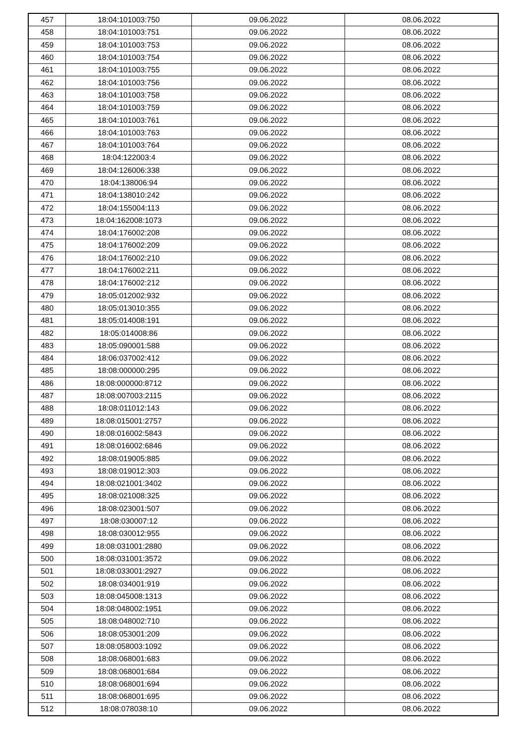| 457 | 18:04:101003:750 | 09.06.2022 | 08.06.2022 |
| 458 | 18:04:101003:751 | 09.06.2022 | 08.06.2022 |
| 459 | 18:04:101003:753 | 09.06.2022 | 08.06.2022 |
| 460 | 18:04:101003:754 | 09.06.2022 | 08.06.2022 |
| 461 | 18:04:101003:755 | 09.06.2022 | 08.06.2022 |
| 462 | 18:04:101003:756 | 09.06.2022 | 08.06.2022 |
| 463 | 18:04:101003:758 | 09.06.2022 | 08.06.2022 |
| 464 | 18:04:101003:759 | 09.06.2022 | 08.06.2022 |
| 465 | 18:04:101003:761 | 09.06.2022 | 08.06.2022 |
| 466 | 18:04:101003:763 | 09.06.2022 | 08.06.2022 |
| 467 | 18:04:101003:764 | 09.06.2022 | 08.06.2022 |
| 468 | 18:04:122003:4 | 09.06.2022 | 08.06.2022 |
| 469 | 18:04:126006:338 | 09.06.2022 | 08.06.2022 |
| 470 | 18:04:138006:94 | 09.06.2022 | 08.06.2022 |
| 471 | 18:04:138010:242 | 09.06.2022 | 08.06.2022 |
| 472 | 18:04:155004:113 | 09.06.2022 | 08.06.2022 |
| 473 | 18:04:162008:1073 | 09.06.2022 | 08.06.2022 |
| 474 | 18:04:176002:208 | 09.06.2022 | 08.06.2022 |
| 475 | 18:04:176002:209 | 09.06.2022 | 08.06.2022 |
| 476 | 18:04:176002:210 | 09.06.2022 | 08.06.2022 |
| 477 | 18:04:176002:211 | 09.06.2022 | 08.06.2022 |
| 478 | 18:04:176002:212 | 09.06.2022 | 08.06.2022 |
| 479 | 18:05:012002:932 | 09.06.2022 | 08.06.2022 |
| 480 | 18:05:013010:355 | 09.06.2022 | 08.06.2022 |
| 481 | 18:05:014008:191 | 09.06.2022 | 08.06.2022 |
| 482 | 18:05:014008:86 | 09.06.2022 | 08.06.2022 |
| 483 | 18:05:090001:588 | 09.06.2022 | 08.06.2022 |
| 484 | 18:06:037002:412 | 09.06.2022 | 08.06.2022 |
| 485 | 18:08:000000:295 | 09.06.2022 | 08.06.2022 |
| 486 | 18:08:000000:8712 | 09.06.2022 | 08.06.2022 |
| 487 | 18:08:007003:2115 | 09.06.2022 | 08.06.2022 |
| 488 | 18:08:011012:143 | 09.06.2022 | 08.06.2022 |
| 489 | 18:08:015001:2757 | 09.06.2022 | 08.06.2022 |
| 490 | 18:08:016002:5843 | 09.06.2022 | 08.06.2022 |
| 491 | 18:08:016002:6846 | 09.06.2022 | 08.06.2022 |
| 492 | 18:08:019005:885 | 09.06.2022 | 08.06.2022 |
| 493 | 18:08:019012:303 | 09.06.2022 | 08.06.2022 |
| 494 | 18:08:021001:3402 | 09.06.2022 | 08.06.2022 |
| 495 | 18:08:021008:325 | 09.06.2022 | 08.06.2022 |
| 496 | 18:08:023001:507 | 09.06.2022 | 08.06.2022 |
| 497 | 18:08:030007:12 | 09.06.2022 | 08.06.2022 |
| 498 | 18:08:030012:955 | 09.06.2022 | 08.06.2022 |
| 499 | 18:08:031001:2880 | 09.06.2022 | 08.06.2022 |
| 500 | 18:08:031001:3572 | 09.06.2022 | 08.06.2022 |
| 501 | 18:08:033001:2927 | 09.06.2022 | 08.06.2022 |
| 502 | 18:08:034001:919 | 09.06.2022 | 08.06.2022 |
| 503 | 18:08:045008:1313 | 09.06.2022 | 08.06.2022 |
| 504 | 18:08:048002:1951 | 09.06.2022 | 08.06.2022 |
| 505 | 18:08:048002:710 | 09.06.2022 | 08.06.2022 |
| 506 | 18:08:053001:209 | 09.06.2022 | 08.06.2022 |
| 507 | 18:08:058003:1092 | 09.06.2022 | 08.06.2022 |
| 508 | 18:08:068001:683 | 09.06.2022 | 08.06.2022 |
| 509 | 18:08:068001:684 | 09.06.2022 | 08.06.2022 |
| 510 | 18:08:068001:694 | 09.06.2022 | 08.06.2022 |
| 511 | 18:08:068001:695 | 09.06.2022 | 08.06.2022 |
| 512 | 18:08:078038:10 | 09.06.2022 | 08.06.2022 |